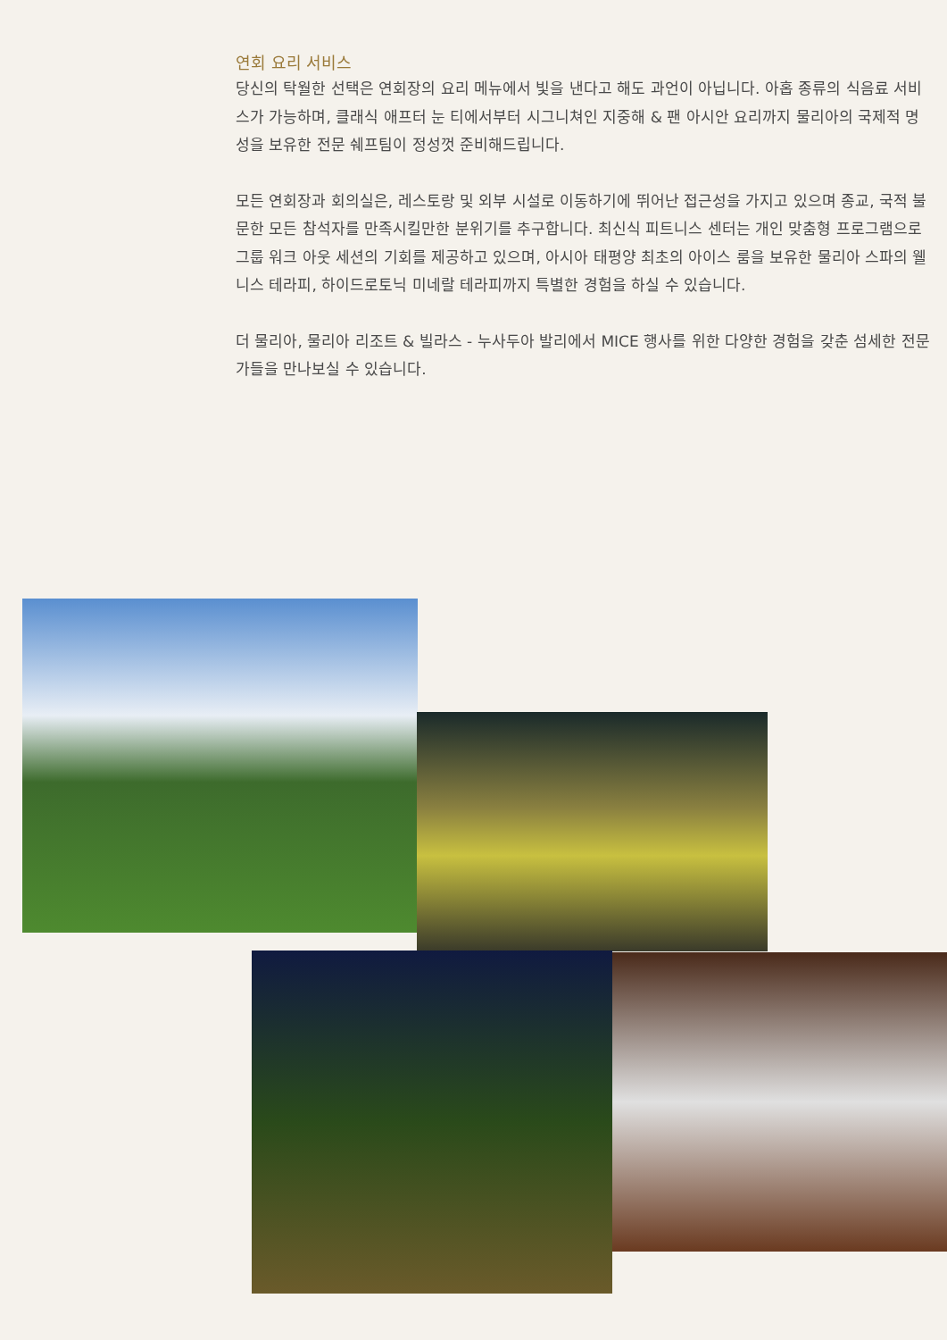연회 요리 서비스
당신의 탁월한 선택은 연회장의 요리 메뉴에서 빛을 낸다고 해도 과언이 아닙니다. 아홉 종류의 식음료 서비스가 가능하며, 클래식 애프터 눈 티에서부터 시그니쳐인 지중해 & 팬 아시안 요리까지 물리아의 국제적 명성을 보유한 전문 쉐프팀이 정성껏 준비해드립니다.
모든 연회장과 회의실은, 레스토랑 및 외부 시설로 이동하기에 뛰어난 접근성을 가지고 있으며 종교, 국적 불문한 모든 참석자를 만족시킬만한 분위기를 추구합니다. 최신식 피트니스 센터는 개인 맞춤형 프로그램으로 그룹 워크 아웃 세션의 기회를 제공하고 있으며, 아시아 태평양 최초의 아이스 룸을 보유한 물리아 스파의 웰니스 테라피, 하이드로토닉 미네랄 테라피까지 특별한 경험을 하실 수 있습니다.
더 물리아, 물리아 리조트 & 빌라스 - 누사두아 발리에서 MICE 행사를 위한 다양한 경험을 갖춘 섬세한 전문가들을 만나보실 수 있습니다.